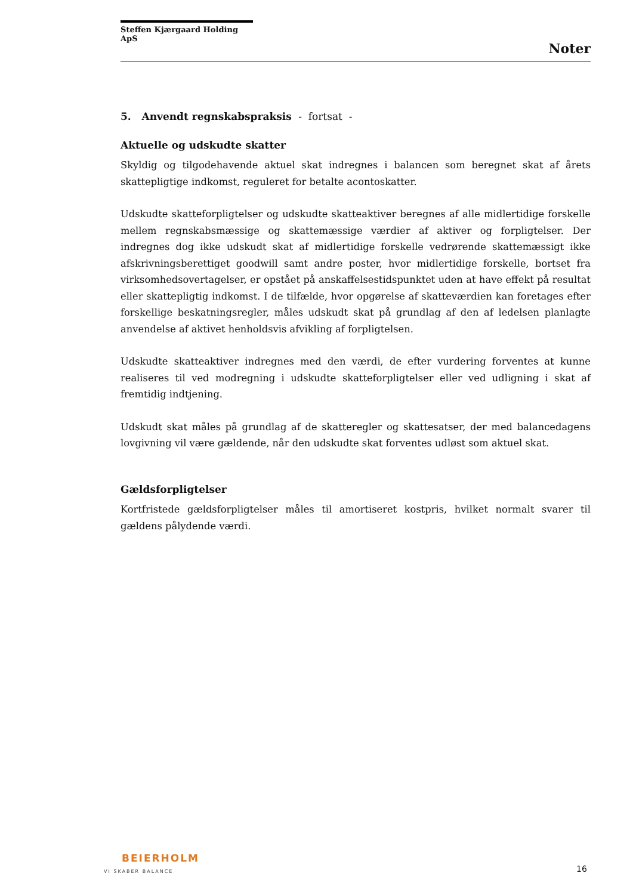Steffen Kjærgaard Holding ApS
Noter
5. Anvendt regnskabspraksis - fortsat -
Aktuelle og udskudte skatter
Skyldig og tilgodehavende aktuel skat indregnes i balancen som beregnet skat af årets skattepligtige indkomst, reguleret for betalte acontoskatter.
Udskudte skatteforpligtelser og udskudte skatteaktiver beregnes af alle midlertidige forskelle mellem regnskabsmæssige og skattemæssige værdier af aktiver og forpligtelser. Der indregnes dog ikke udskudt skat af midlertidige forskelle vedrørende skattemæssigt ikke afskrivningsberettiget goodwill samt andre poster, hvor midlertidige forskelle, bortset fra virksomhedsovertagelser, er opstået på anskaffelsestidspunktet uden at have effekt på resultat eller skattepligtig indkomst. I de tilfælde, hvor opgørelse af skatteværdien kan foretages efter forskellige beskatningsregler, måles udskudt skat på grundlag af den af ledelsen planlagte anvendelse af aktivet henholdsvis afvikling af forpligtelsen.
Udskudte skatteaktiver indregnes med den værdi, de efter vurdering forventes at kunne realiseres til ved modregning i udskudte skatteforpligtelser eller ved udligning i skat af fremtidig indtjening.
Udskudt skat måles på grundlag af de skatteregler og skattesatser, der med balancedagens lovgivning vil være gældende, når den udskudte skat forventes udløst som aktuel skat.
Gældsforpligtelser
Kortfristede gældsforpligtelser måles til amortiseret kostpris, hvilket normalt svarer til gældens pålydende værdi.
BEIERHOLM
VI SKABER BALANCE
16